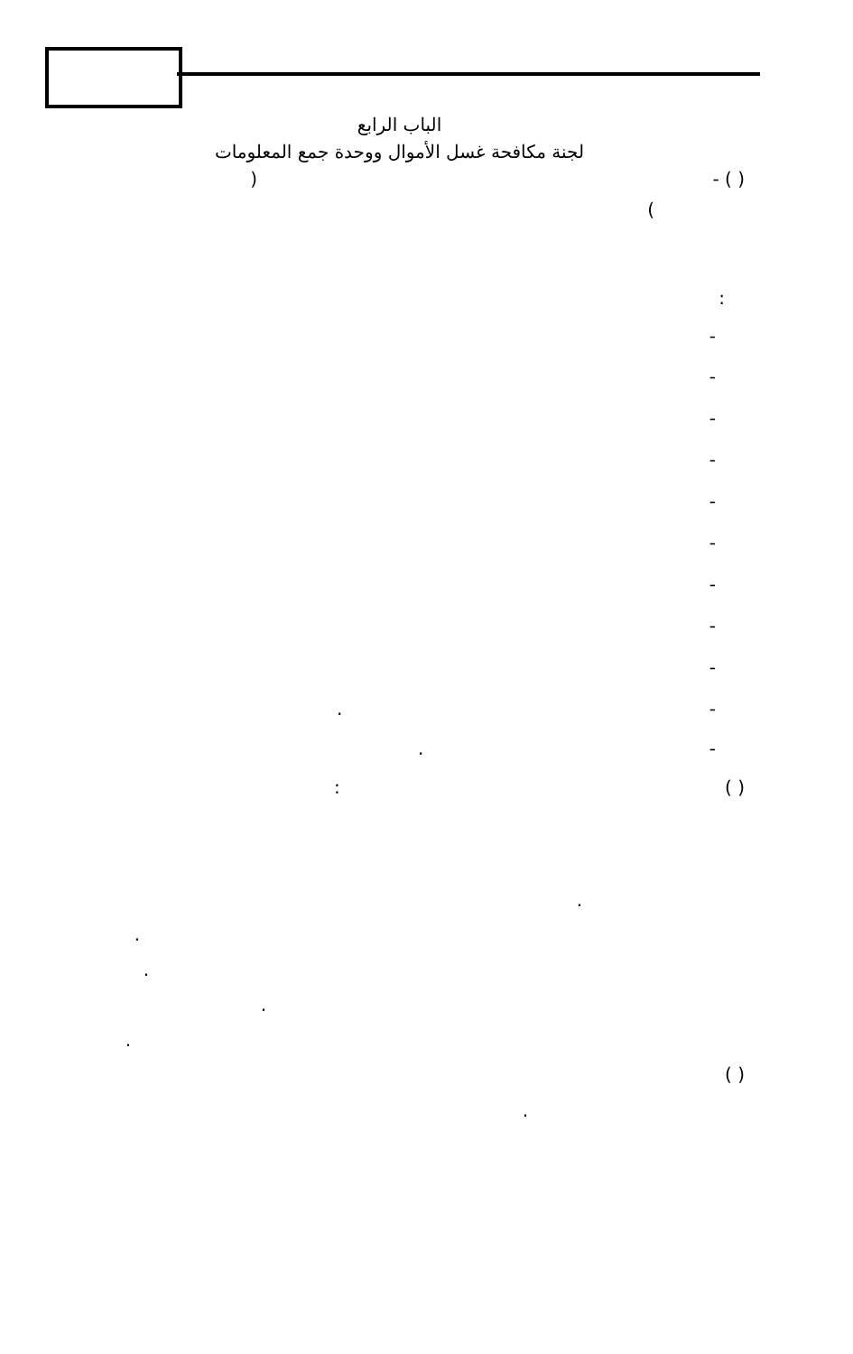الباب الرابع
لجنة مكافحة غسل الأموال ووحدة جمع المعلومات
( ) - (
)
:
-
-
-
-
-
-
-
-
-
- .
- .
( ) :
.
.
.
.
.
( )
.